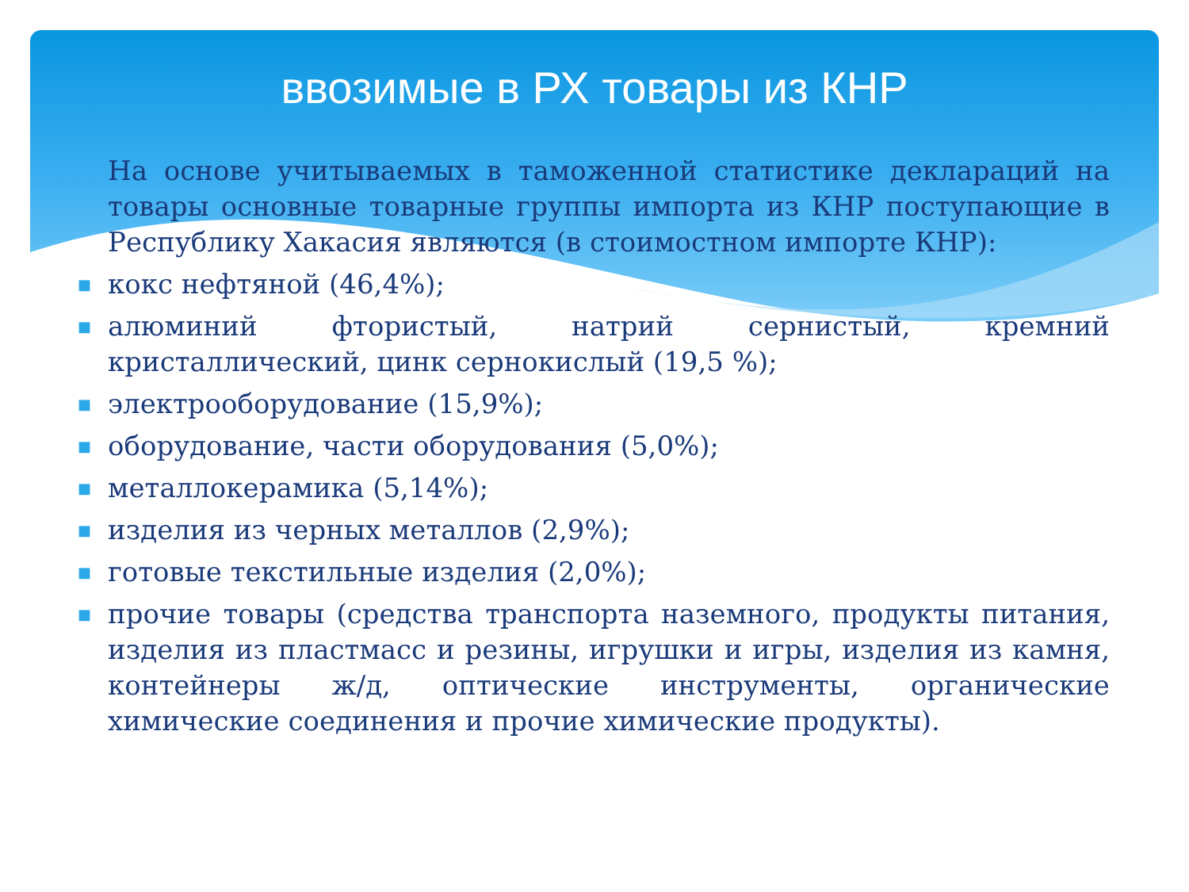ввозимые в РХ товары из КНР
На основе учитываемых в таможенной статистике деклараций на товары основные товарные группы импорта из КНР поступающие в Республику Хакасия являются (в стоимостном импорте КНР):
■ кокс нефтяной (46,4%);
■ алюминий фтористый, натрий сернистый, кремний кристаллический, цинк сернокислый (19,5 %);
■ электрооборудование (15,9%);
■ оборудование, части оборудования (5,0%);
■ металлокерамика (5,14%);
■ изделия из черных металлов (2,9%);
■ готовые текстильные изделия (2,0%);
■ прочие товары (средства транспорта наземного, продукты питания, изделия из пластмасс и резины, игрушки и игры, изделия из камня, контейнеры ж/д, оптические инструменты, органические химические соединения и прочие химические продукты).